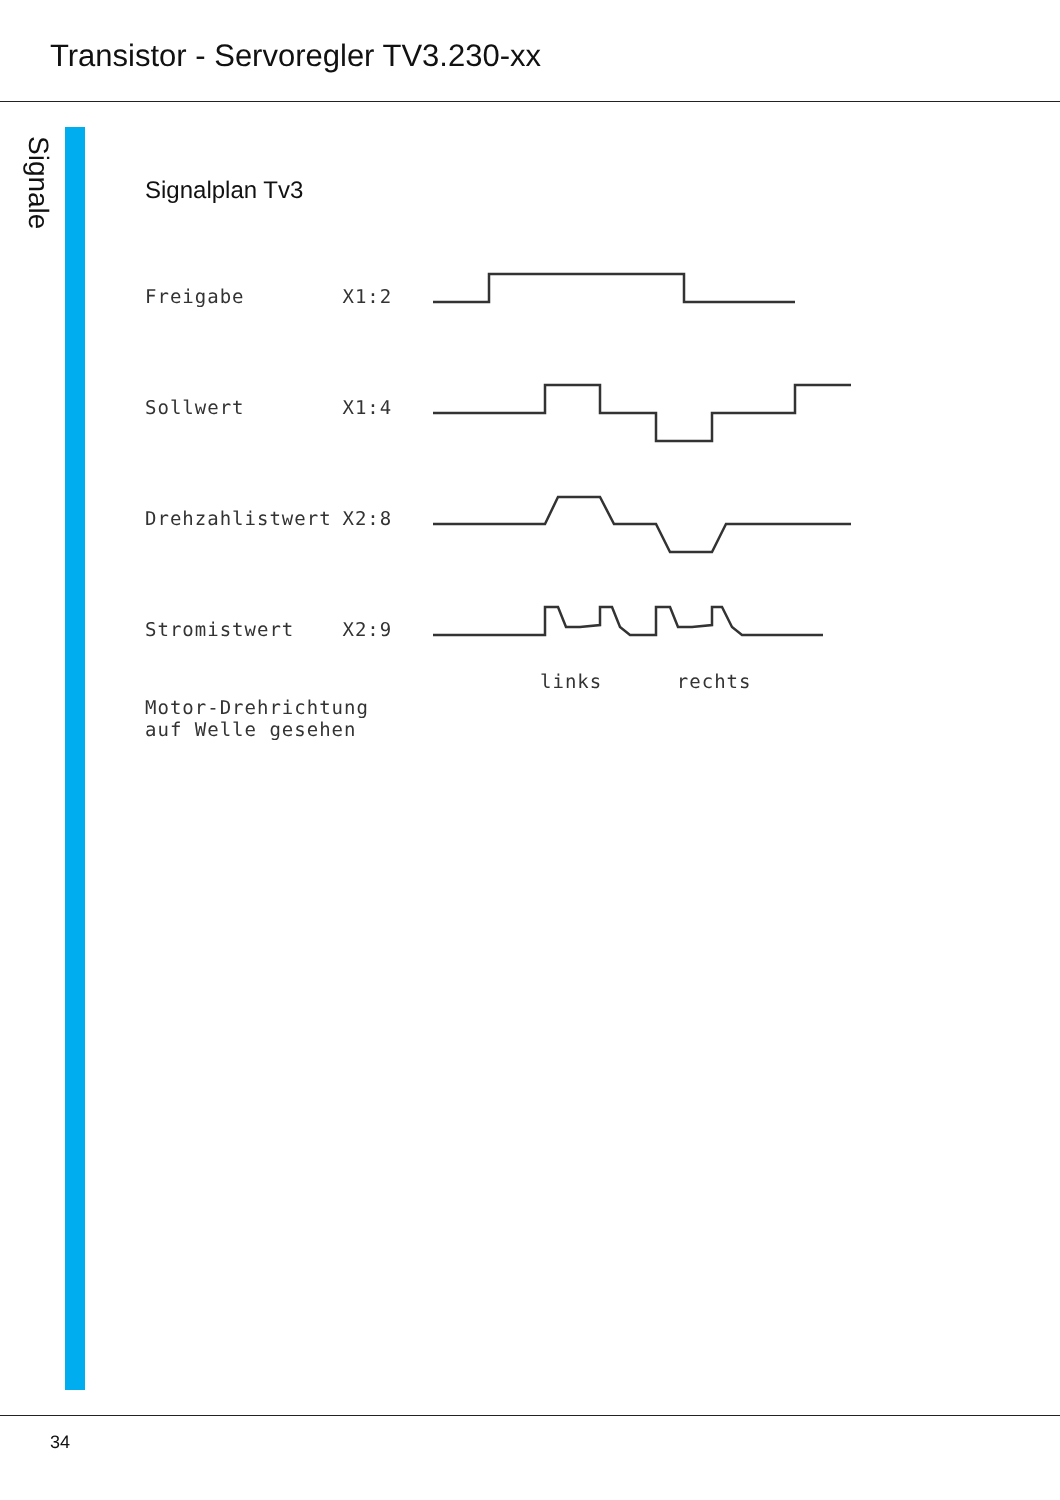Transistor - Servoregler TV3.230-xx
Signale
Signalplan Tv3
Freigabe X1:2
Sollwert X1:4
Drehzahlistwert X2:8
Stromistwert X2:9
links rechts
Motor-Drehrichtung
auf Welle gesehen
34